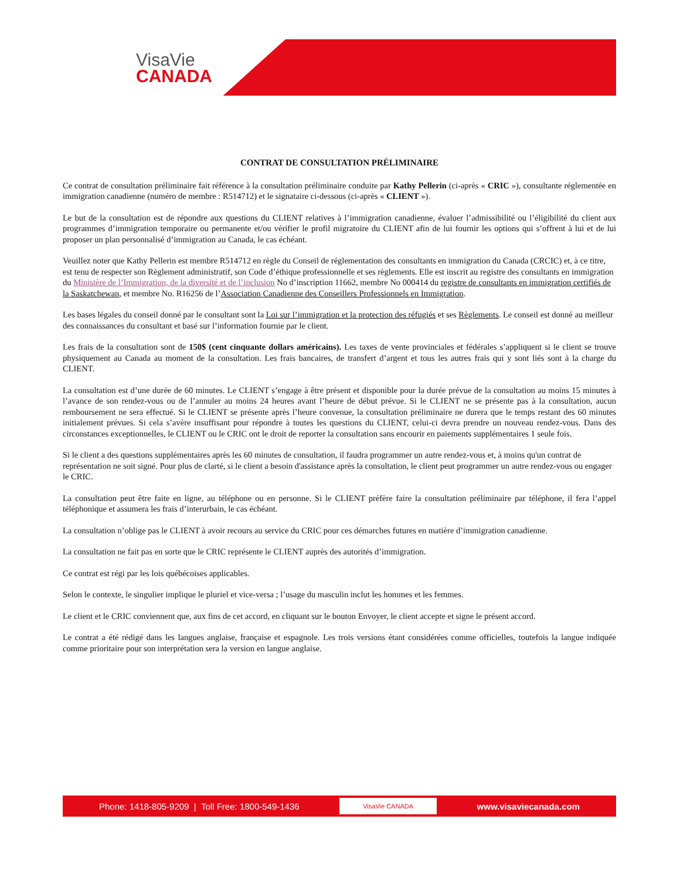VisaVie
CANADA
CONTRAT DE CONSULTATION PRÉLIMINAIRE
Ce contrat de consultation préliminaire fait référence à la consultation préliminaire conduite par Kathy Pellerin (ci-après « CRIC »), consultante réglementée en immigration canadienne (numéro de membre : R514712) et le signataire ci-dessous (ci-après « CLIENT »).
Le but de la consultation est de répondre aux questions du CLIENT relatives à l’immigration canadienne, évaluer l’admissibilité ou l’éligibilité du client aux programmes d’immigration temporaire ou permanente et/ou vérifier le profil migratoire du CLIENT afin de lui fournir les options qui s’offrent à lui et de lui proposer un plan personnalisé d’immigration au Canada, le cas échéant.
Veuillez noter que Kathy Pellerin est membre R514712 en règle du Conseil de réglementation des consultants en immigration du Canada (CRCIC) et, à ce titre, est tenu de respecter son Règlement administratif, son Code d’éthique professionnelle et ses règlements. Elle est inscrit au registre des consultants en immigration du Ministère de l’Immigration, de la diversité et de l’inclusion No d’inscription 11662, membre No 000414 du registre de consultants en immigration certifiés de la Saskatchewan, et membre No. R16256 de l’Association Canadienne des Conseillers Professionnels en Immigration.
Les bases légales du conseil donné par le consultant sont la Loi sur l’immigration et la protection des réfugiés et ses Règlements. Le conseil est donné au meilleur des connaissances du consultant et basé sur l’information fournie par le client.
Les frais de la consultation sont de 150$ (cent cinquante dollars américains). Les taxes de vente provinciales et fédérales s’appliquent si le client se trouve physiquement au Canada au moment de la consultation. Les frais bancaires, de transfert d’argent et tous les autres frais qui y sont liés sont à la charge du CLIENT.
La consultation est d’une durée de 60 minutes. Le CLIENT s’engage à être présent et disponible pour la durée prévue de la consultation au moins 15 minutes à l’avance de son rendez-vous ou de l’annuler au moins 24 heures avant l’heure de début prévue. Si le CLIENT ne se présente pas à la consultation, aucun remboursement ne sera effectué. Si le CLIENT se présente après l’heure convenue, la consultation préliminaire ne durera que le temps restant des 60 minutes initialement prévues. Si cela s’avère insuffisant pour répondre à toutes les questions du CLIENT, celui-ci devra prendre un nouveau rendez-vous. Dans des circonstances exceptionnelles, le CLIENT ou le CRIC ont le droit de reporter la consultation sans encourir en paiements supplémentaires 1 seule fois.
Si le client a des questions supplémentaires après les 60 minutes de consultation, il faudra programmer un autre rendez-vous et, à moins qu'un contrat de représentation ne soit signé. Pour plus de clarté, si le client a besoin d'assistance après la consultation, le client peut programmer un autre rendez-vous ou engager le CRIC.
La consultation peut être faite en ligne, au téléphone ou en personne. Si le CLIENT préfère faire la consultation préliminaire par téléphone, il fera l’appel téléphonique et assumera les frais d’interurbain, le cas échéant.
La consultation n’oblige pas le CLIENT à avoir recours au service du CRIC pour ces démarches futures en matière d’immigration canadienne.
La consultation ne fait pas en sorte que le CRIC représente le CLIENT auprès des autorités d’immigration.
Ce contrat est régi par les lois québécoises applicables.
Selon le contexte, le singulier implique le pluriel et vice-versa ; l’usage du masculin inclut les hommes et les femmes.
Le client et le CRIC conviennent que, aux fins de cet accord, en cliquant sur le bouton Envoyer, le client accepte et signe le présent accord.
Le contrat a été rédigé dans les langues anglaise, française et espagnole. Les trois versions étant considérées comme officielles, toutefois la langue indiquée comme prioritaire pour son interprétation sera la version en langue anglaise.
Phone: 1418-805-9209 | Toll Free: 1800-549-1436 VisaVie CANADA www.visaviecanada.com